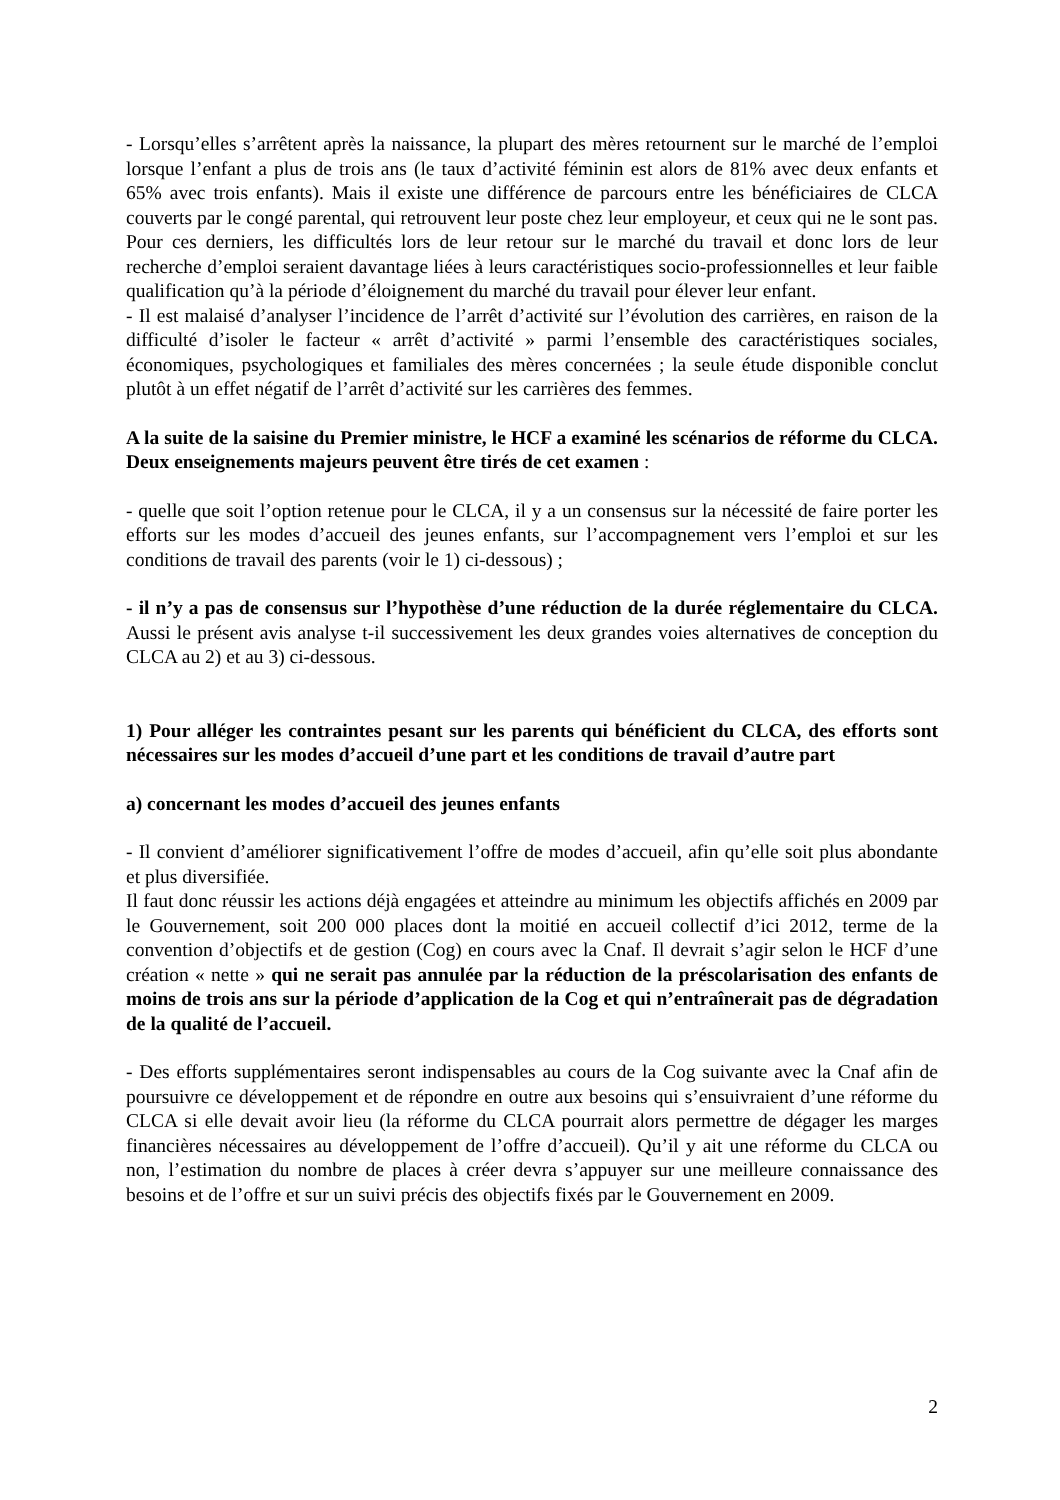- Lorsqu’elles s’arrêtent après la naissance, la plupart des mères retournent sur le marché de l’emploi lorsque l’enfant a plus de trois ans (le taux d’activité féminin est alors de 81% avec deux enfants et 65% avec trois enfants). Mais il existe une différence de parcours entre les bénéficiaires de CLCA couverts par le congé parental, qui retrouvent leur poste chez leur employeur, et ceux qui ne le sont pas. Pour ces derniers, les difficultés lors de leur retour sur le marché du travail et donc lors de leur recherche d’emploi seraient davantage liées à leurs caractéristiques socio-professionnelles et leur faible qualification qu’à la période d’éloignement du marché du travail pour élever leur enfant.
- Il est malaisé d’analyser l’incidence de l’arrêt d’activité sur l’évolution des carrières, en raison de la difficulté d’isoler le facteur « arrêt d’activité » parmi l’ensemble des caractéristiques sociales, économiques, psychologiques et familiales des mères concernées ; la seule étude disponible conclut plutôt à un effet négatif de l’arrêt d’activité sur les carrières des femmes.
A la suite de la saisine du Premier ministre, le HCF a examiné les scénarios de réforme du CLCA. Deux enseignements majeurs peuvent être tirés de cet examen :
- quelle que soit l’option retenue pour le CLCA, il y a un consensus sur la nécessité de faire porter les efforts sur les modes d’accueil des jeunes enfants, sur l’accompagnement vers l’emploi et sur les conditions de travail des parents (voir le 1) ci-dessous) ;
- il n’y a pas de consensus sur l’hypothèse d’une réduction de la durée réglementaire du CLCA. Aussi le présent avis analyse t-il successivement les deux grandes voies alternatives de conception du CLCA au 2) et au 3) ci-dessous.
1) Pour alléger les contraintes pesant sur les parents qui bénéficient du CLCA, des efforts sont nécessaires sur les modes d’accueil d’une part et les conditions de travail d’autre part
a) concernant les modes d’accueil des jeunes enfants
- Il convient d’améliorer significativement l’offre de modes d’accueil, afin qu’elle soit plus abondante et plus diversifiée.
Il faut donc réussir les actions déjà engagées et atteindre au minimum les objectifs affichés en 2009 par le Gouvernement, soit 200 000 places dont la moitié en accueil collectif d’ici 2012, terme de la convention d’objectifs et de gestion (Cog) en cours avec la Cnaf. Il devrait s’agir selon le HCF d’une création « nette » qui ne serait pas annulée par la réduction de la préscolarisation des enfants de moins de trois ans sur la période d’application de la Cog et qui n’entraînerait pas de dégradation de la qualité de l’accueil.
- Des efforts supplémentaires seront indispensables au cours de la Cog suivante avec la Cnaf afin de poursuivre ce développement et de répondre en outre aux besoins qui s’ensuivraient d’une réforme du CLCA si elle devait avoir lieu (la réforme du CLCA pourrait alors permettre de dégager les marges financières nécessaires au développement de l’offre d’accueil). Qu’il y ait une réforme du CLCA ou non, l’estimation du nombre de places à créer devra s’appuyer sur une meilleure connaissance des besoins et de l’offre et sur un suivi précis des objectifs fixés par le Gouvernement en 2009.
2